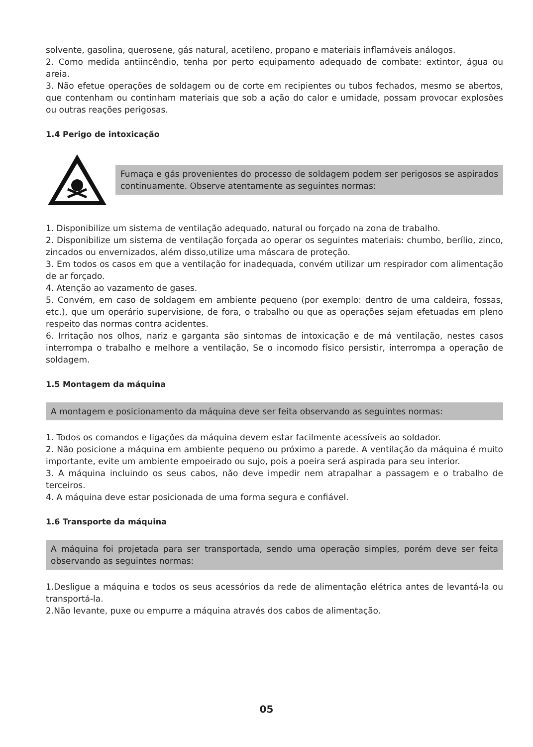solvente, gasolina, querosene, gás natural, acetileno, propano e materiais inflamáveis análogos.
2. Como medida antiincêndio, tenha por perto equipamento adequado de combate: extintor, água ou areia.
3. Não efetue operações de soldagem ou de corte em recipientes ou tubos fechados, mesmo se abertos, que contenham ou continham materiais que sob a ação do calor e umidade, possam provocar explosões ou outras reações perigosas.
1.4 Perigo de intoxicação
Fumaça e gás provenientes do processo de soldagem podem ser perigosos se aspirados continuamente. Observe atentamente as seguintes normas:
1. Disponibilize um sistema de ventilação adequado, natural ou forçado na zona de trabalho.
2. Disponibilize um sistema de ventilação forçada ao operar os seguintes materiais: chumbo, berílio, zinco, zincados ou envernizados, além disso,utilize uma máscara de proteção.
3. Em todos os casos em que a ventilação for inadequada, convém utilizar um respirador com alimentação de ar forçado.
4. Atenção ao vazamento de gases.
5. Convém, em caso de soldagem em ambiente pequeno (por exemplo: dentro de uma caldeira, fossas, etc.), que um operário supervisione, de fora, o trabalho ou que as operações sejam efetuadas em pleno respeito das normas contra acidentes.
6. Irritação nos olhos, nariz e garganta são sintomas de intoxicação e de má ventilação, nestes casos interrompa o trabalho e melhore a ventilação, Se o incomodo físico persistir, interrompa a operação de soldagem.
1.5 Montagem da máquina
A montagem e posicionamento da máquina deve ser feita observando as seguintes normas:
1. Todos os comandos e ligações da máquina devem estar facilmente acessíveis ao soldador.
2. Não posicione a máquina em ambiente pequeno ou próximo a parede. A ventilação da máquina é muito importante, evite um ambiente empoeirado ou sujo, pois a poeira será aspirada para seu interior.
3. A máquina incluindo os seus cabos, não deve impedir nem atrapalhar a passagem e o trabalho de terceiros.
4. A máquina deve estar posicionada de uma forma segura e confiável.
1.6 Transporte da máquina
A máquina foi projetada para ser transportada, sendo uma operação simples, porém deve ser feita observando as seguintes normas:
1.Desligue a máquina e todos os seus acessórios da rede de alimentação elétrica antes de levantá-la ou transportá-la.
2.Não levante, puxe ou empurre a máquina através dos cabos de alimentação.
05